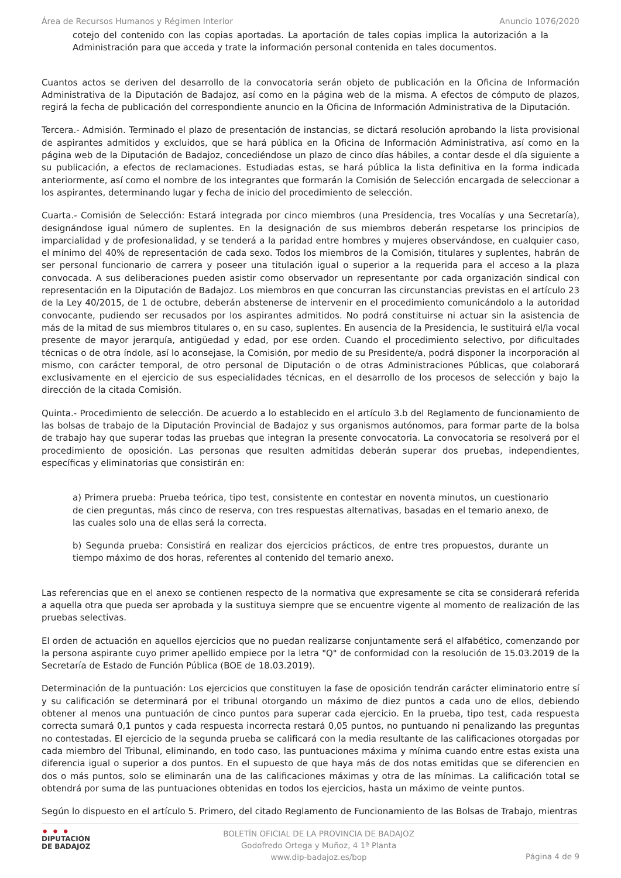Área de Recursos Humanos y Régimen Interior Anuncio 1076/2020
cotejo del contenido con las copias aportadas. La aportación de tales copias implica la autorización a la Administración para que acceda y trate la información personal contenida en tales documentos.
Cuantos actos se deriven del desarrollo de la convocatoria serán objeto de publicación en la Oficina de Información Administrativa de la Diputación de Badajoz, así como en la página web de la misma. A efectos de cómputo de plazos, regirá la fecha de publicación del correspondiente anuncio en la Oficina de Información Administrativa de la Diputación.
Tercera.- Admisión. Terminado el plazo de presentación de instancias, se dictará resolución aprobando la lista provisional de aspirantes admitidos y excluidos, que se hará pública en la Oficina de Información Administrativa, así como en la página web de la Diputación de Badajoz, concediéndose un plazo de cinco días hábiles, a contar desde el día siguiente a su publicación, a efectos de reclamaciones. Estudiadas estas, se hará pública la lista definitiva en la forma indicada anteriormente, así como el nombre de los integrantes que formarán la Comisión de Selección encargada de seleccionar a los aspirantes, determinando lugar y fecha de inicio del procedimiento de selección.
Cuarta.- Comisión de Selección: Estará integrada por cinco miembros (una Presidencia, tres Vocalías y una Secretaría), designándose igual número de suplentes. En la designación de sus miembros deberán respetarse los principios de imparcialidad y de profesionalidad, y se tenderá a la paridad entre hombres y mujeres observándose, en cualquier caso, el mínimo del 40% de representación de cada sexo. Todos los miembros de la Comisión, titulares y suplentes, habrán de ser personal funcionario de carrera y poseer una titulación igual o superior a la requerida para el acceso a la plaza convocada. A sus deliberaciones pueden asistir como observador un representante por cada organización sindical con representación en la Diputación de Badajoz. Los miembros en que concurran las circunstancias previstas en el artículo 23 de la Ley 40/2015, de 1 de octubre, deberán abstenerse de intervenir en el procedimiento comunicándolo a la autoridad convocante, pudiendo ser recusados por los aspirantes admitidos. No podrá constituirse ni actuar sin la asistencia de más de la mitad de sus miembros titulares o, en su caso, suplentes. En ausencia de la Presidencia, le sustituirá el/la vocal presente de mayor jerarquía, antigüedad y edad, por ese orden. Cuando el procedimiento selectivo, por dificultades técnicas o de otra índole, así lo aconsejase, la Comisión, por medio de su Presidente/a, podrá disponer la incorporación al mismo, con carácter temporal, de otro personal de Diputación o de otras Administraciones Públicas, que colaborará exclusivamente en el ejercicio de sus especialidades técnicas, en el desarrollo de los procesos de selección y bajo la dirección de la citada Comisión.
Quinta.- Procedimiento de selección. De acuerdo a lo establecido en el artículo 3.b del Reglamento de funcionamiento de las bolsas de trabajo de la Diputación Provincial de Badajoz y sus organismos autónomos, para formar parte de la bolsa de trabajo hay que superar todas las pruebas que integran la presente convocatoria. La convocatoria se resolverá por el procedimiento de oposición. Las personas que resulten admitidas deberán superar dos pruebas, independientes, específicas y eliminatorias que consistirán en:
a) Primera prueba: Prueba teórica, tipo test, consistente en contestar en noventa minutos, un cuestionario de cien preguntas, más cinco de reserva, con tres respuestas alternativas, basadas en el temario anexo, de las cuales solo una de ellas será la correcta.
b) Segunda prueba: Consistirá en realizar dos ejercicios prácticos, de entre tres propuestos, durante un tiempo máximo de dos horas, referentes al contenido del temario anexo.
Las referencias que en el anexo se contienen respecto de la normativa que expresamente se cita se considerará referida a aquella otra que pueda ser aprobada y la sustituya siempre que se encuentre vigente al momento de realización de las pruebas selectivas.
El orden de actuación en aquellos ejercicios que no puedan realizarse conjuntamente será el alfabético, comenzando por la persona aspirante cuyo primer apellido empiece por la letra "Q" de conformidad con la resolución de 15.03.2019 de la Secretaría de Estado de Función Pública (BOE de 18.03.2019).
Determinación de la puntuación: Los ejercicios que constituyen la fase de oposición tendrán carácter eliminatorio entre sí y su calificación se determinará por el tribunal otorgando un máximo de diez puntos a cada uno de ellos, debiendo obtener al menos una puntuación de cinco puntos para superar cada ejercicio. En la prueba, tipo test, cada respuesta correcta sumará 0,1 puntos y cada respuesta incorrecta restará 0,05 puntos, no puntuando ni penalizando las preguntas no contestadas. El ejercicio de la segunda prueba se calificará con la media resultante de las calificaciones otorgadas por cada miembro del Tribunal, eliminando, en todo caso, las puntuaciones máxima y mínima cuando entre estas exista una diferencia igual o superior a dos puntos. En el supuesto de que haya más de dos notas emitidas que se diferencien en dos o más puntos, solo se eliminarán una de las calificaciones máximas y otra de las mínimas. La calificación total se obtendrá por suma de las puntuaciones obtenidas en todos los ejercicios, hasta un máximo de veinte puntos.
Según lo dispuesto en el artículo 5. Primero, del citado Reglamento de Funcionamiento de las Bolsas de Trabajo, mientras
• • •
DIPUTACIÓN
DE BADAJOZ
BOLETÍN OFICIAL DE LA PROVINCIA DE BADAJOZ
Godofredo Ortega y Muñoz, 4 1ª Planta
www.dip-badajoz.es/bop
Página 4 de 9